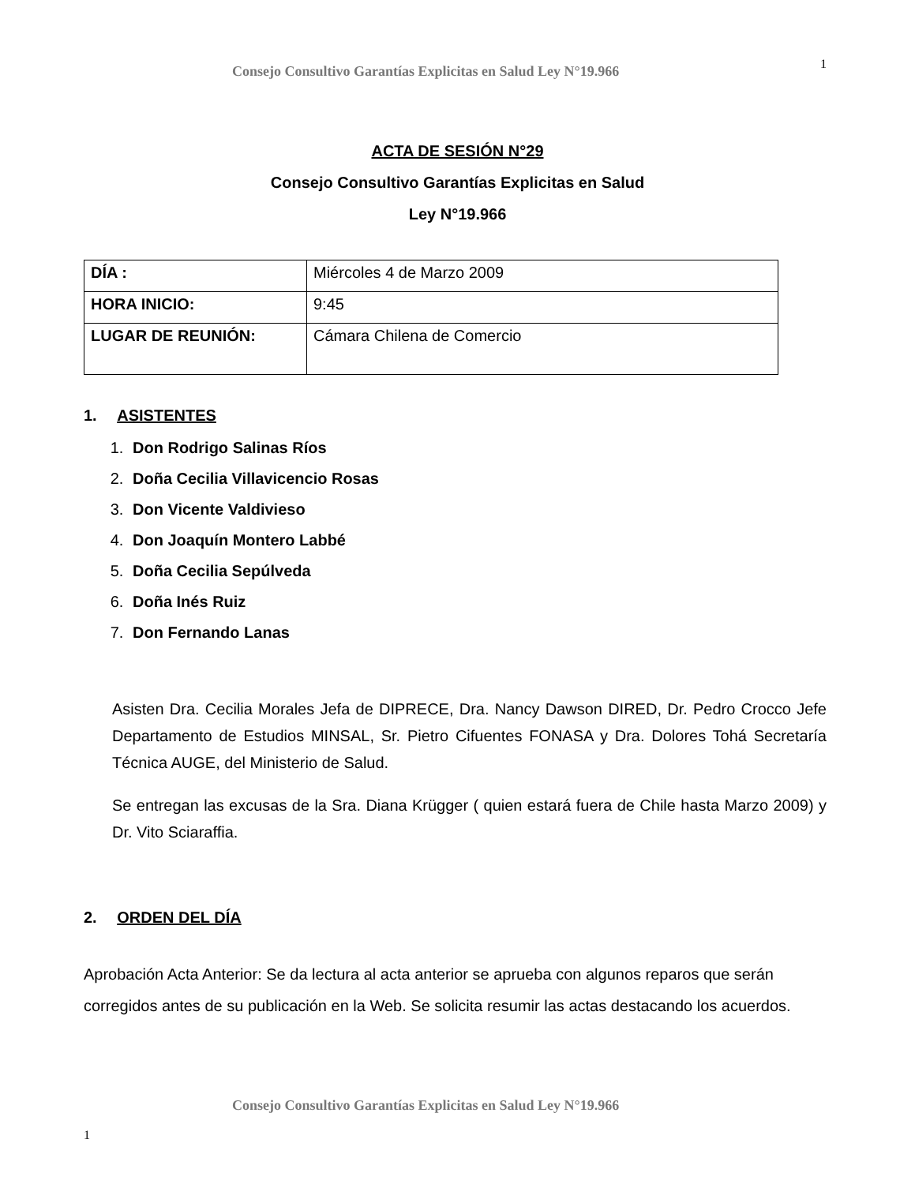Consejo Consultivo Garantías Explicitas en Salud Ley N°19.966
1
ACTA DE SESIÓN N°29
Consejo Consultivo Garantías Explicitas en Salud
Ley N°19.966
| DÍA : | Miércoles 4 de Marzo 2009 |
| HORA INICIO: | 9:45 |
| LUGAR DE REUNIÓN: | Cámara Chilena de Comercio |
1. ASISTENTES
1. Don Rodrigo Salinas Ríos
2. Doña Cecilia Villavicencio Rosas
3. Don Vicente Valdivieso
4. Don Joaquín Montero Labbé
5. Doña Cecilia Sepúlveda
6. Doña Inés Ruiz
7. Don Fernando Lanas
Asisten Dra. Cecilia Morales Jefa de DIPRECE, Dra. Nancy Dawson DIRED, Dr. Pedro Crocco Jefe Departamento de Estudios MINSAL, Sr. Pietro Cifuentes FONASA y Dra. Dolores Tohá Secretaría Técnica AUGE, del Ministerio de Salud.
Se entregan las excusas de la Sra. Diana Krügger ( quien estará fuera de Chile hasta Marzo 2009) y Dr. Vito Sciaraffia.
2. ORDEN DEL DÍA
Aprobación Acta Anterior: Se da lectura al acta anterior se aprueba con algunos reparos que serán corregidos antes de su publicación en la Web. Se solicita resumir las actas destacando los acuerdos.
Consejo Consultivo Garantías Explicitas en Salud Ley N°19.966
1